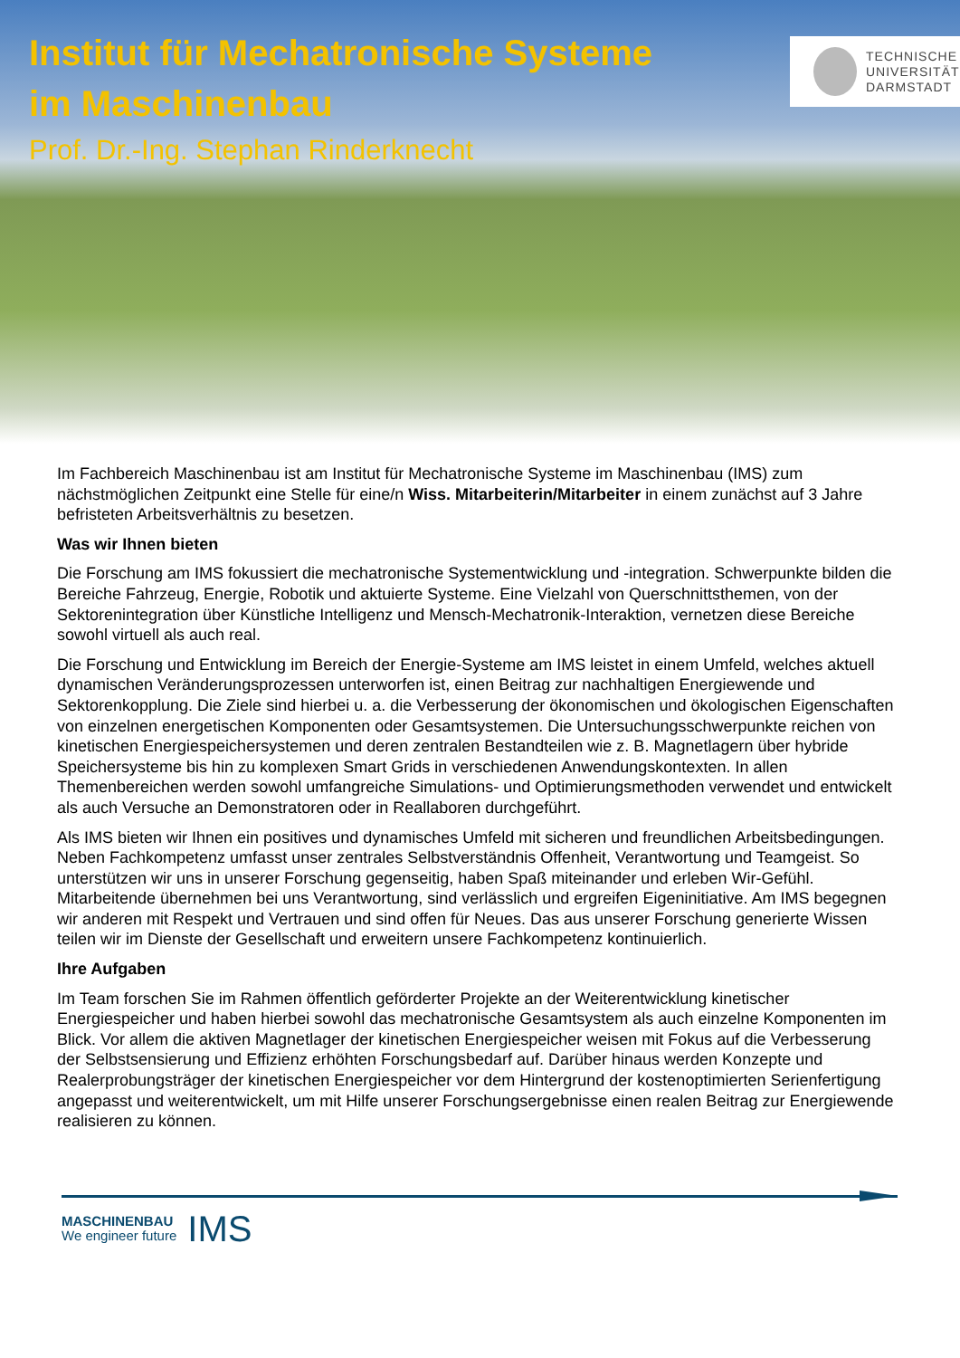Institut für Mechatronische Systeme
im Maschinenbau
Prof. Dr.-Ing. Stephan Rinderknecht
TECHNISCHE
UNIVERSITÄT
DARMSTADT
Im Fachbereich Maschinenbau ist am Institut für Mechatronische Systeme im Maschinenbau (IMS) zum nächstmöglichen Zeitpunkt eine Stelle für eine/n Wiss. Mitarbeiterin/Mitarbeiter in einem zunächst auf 3 Jahre befristeten Arbeitsverhältnis zu besetzen.
Was wir Ihnen bieten
Die Forschung am IMS fokussiert die mechatronische Systementwicklung und -integration. Schwerpunkte bilden die Bereiche Fahrzeug, Energie, Robotik und aktuierte Systeme. Eine Vielzahl von Querschnittsthemen, von der Sektorenintegration über Künstliche Intelligenz und Mensch-Mechatronik-Interaktion, vernetzen diese Bereiche sowohl virtuell als auch real.
Die Forschung und Entwicklung im Bereich der Energie-Systeme am IMS leistet in einem Umfeld, welches aktuell dynamischen Veränderungsprozessen unterworfen ist, einen Beitrag zur nachhaltigen Energiewende und Sektorenkopplung. Die Ziele sind hierbei u. a. die Verbesserung der ökonomischen und ökologischen Eigenschaften von einzelnen energetischen Komponenten oder Gesamtsystemen. Die Untersuchungsschwerpunkte reichen von kinetischen Energiespeichersystemen und deren zentralen Bestandteilen wie z. B. Magnetlagern über hybride Speichersysteme bis hin zu komplexen Smart Grids in verschiedenen Anwendungskontexten. In allen Themenbereichen werden sowohl umfangreiche Simulations- und Optimierungsmethoden verwendet und entwickelt als auch Versuche an Demonstratoren oder in Reallaboren durchgeführt.
Als IMS bieten wir Ihnen ein positives und dynamisches Umfeld mit sicheren und freundlichen Arbeitsbedingungen. Neben Fachkompetenz umfasst unser zentrales Selbstverständnis Offenheit, Verantwortung und Teamgeist. So unterstützen wir uns in unserer Forschung gegenseitig, haben Spaß miteinander und erleben Wir-Gefühl. Mitarbeitende übernehmen bei uns Verantwortung, sind verlässlich und ergreifen Eigeninitiative. Am IMS begegnen wir anderen mit Respekt und Vertrauen und sind offen für Neues. Das aus unserer Forschung generierte Wissen teilen wir im Dienste der Gesellschaft und erweitern unsere Fachkompetenz kontinuierlich.
Ihre Aufgaben
Im Team forschen Sie im Rahmen öffentlich geförderter Projekte an der Weiterentwicklung kinetischer Energiespeicher und haben hierbei sowohl das mechatronische Gesamtsystem als auch einzelne Komponenten im Blick. Vor allem die aktiven Magnetlager der kinetischen Energiespeicher weisen mit Fokus auf die Verbesserung der Selbstsensierung und Effizienz erhöhten Forschungsbedarf auf. Darüber hinaus werden Konzepte und Realerprobungsträger der kinetischen Energiespeicher vor dem Hintergrund der kostenoptimierten Serienfertigung angepasst und weiterentwickelt, um mit Hilfe unserer Forschungsergebnisse einen realen Beitrag zur Energiewende realisieren zu können.
MASCHINENBAU
We engineer future
IMS